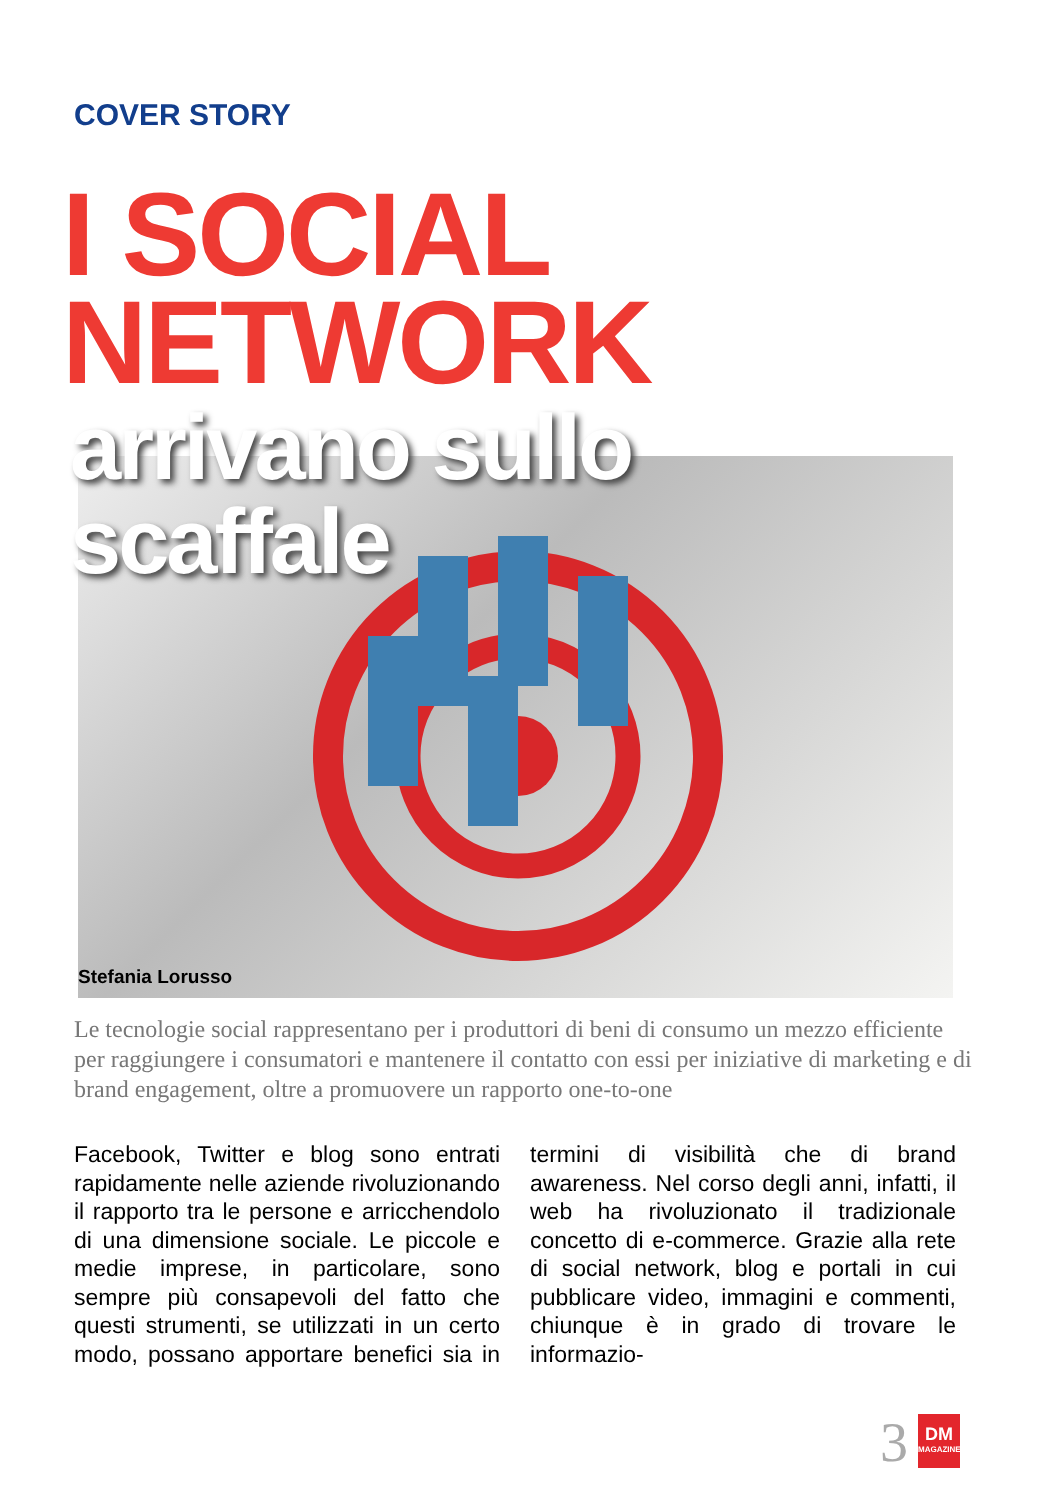COVER STORY
I SOCIAL
NETWORK
arrivano sullo
scaffale
Stefania Lorusso
Le tecnologie social rappresentano per i produttori di beni di consumo un mezzo efficiente per raggiungere i consumatori e mantenere il contatto con essi per iniziative di marketing e di brand engagement, oltre a promuovere un rapporto one-to-one
Facebook, Twitter e blog sono entrati rapidamente nelle aziende rivoluzionando il rapporto tra le persone e arricchendolo di una dimensione sociale. Le piccole e medie imprese, in particolare, sono sempre più consapevoli del fatto che questi strumenti, se utilizzati in un certo modo, possano apportare benefici sia in termini di visibilità che di brand awareness. Nel corso degli anni, infatti, il web ha rivoluzionato il tradizionale concetto di e-commerce. Grazie alla rete di social network, blog e portali in cui pubblicare video, immagini e commenti, chiunque è in grado di trovare le informazio-
3
DM
MAGAZINE